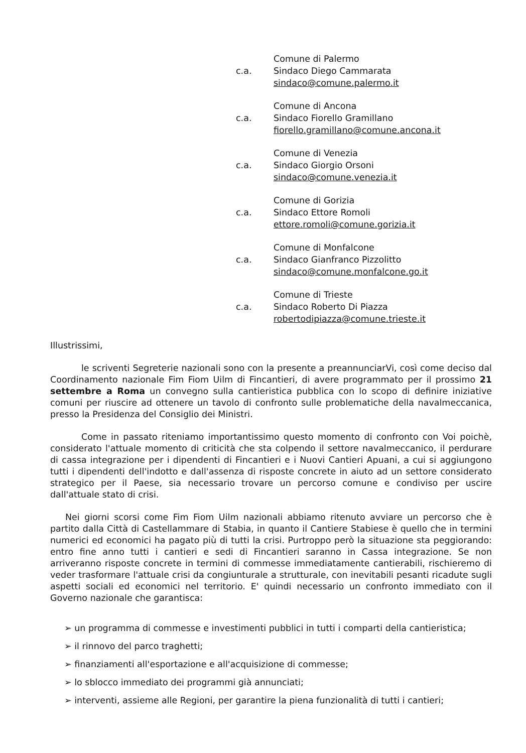Comune di Palermo
c.a. Sindaco Diego Cammarata
sindaco@comune.palermo.it
Comune di Ancona
c.a. Sindaco Fiorello Gramillano
fiorello.gramillano@comune.ancona.it
Comune di Venezia
c.a. Sindaco Giorgio Orsoni
sindaco@comune.venezia.it
Comune di Gorizia
c.a. Sindaco Ettore Romoli
ettore.romoli@comune.gorizia.it
Comune di Monfalcone
c.a. Sindaco Gianfranco Pizzolitto
sindaco@comune.monfalcone.go.it
Comune di Trieste
c.a. Sindaco Roberto Di Piazza
robertodipiazza@comune.trieste.it
Illustrissimi,
le scriventi Segreterie nazionali sono con la presente a preannunciarVi, così come deciso dal Coordinamento nazionale Fim Fiom Uilm di Fincantieri, di avere programmato per il prossimo 21 settembre a Roma un convegno sulla cantieristica pubblica con lo scopo di definire iniziative comuni per riuscire ad ottenere un tavolo di confronto sulle problematiche della navalmeccanica, presso la Presidenza del Consiglio dei Ministri.
Come in passato riteniamo importantissimo questo momento di confronto con Voi poichè, considerato l'attuale momento di criticità che sta colpendo il settore navalmeccanico, il perdurare di cassa integrazione per i dipendenti di Fincantieri e i Nuovi Cantieri Apuani, a cui si aggiungono tutti i dipendenti dell'indotto e dall'assenza di risposte concrete in aiuto ad un settore considerato strategico per il Paese, sia necessario trovare un percorso comune e condiviso per uscire dall'attuale stato di crisi.
Nei giorni scorsi come Fim Fiom Uilm nazionali abbiamo ritenuto avviare un percorso che è partito dalla Città di Castellammare di Stabia, in quanto il Cantiere Stabiese è quello che in termini numerici ed economici ha pagato più di tutti la crisi. Purtroppo però la situazione sta peggiorando: entro fine anno tutti i cantieri e sedi di Fincantieri saranno in Cassa integrazione. Se non arriveranno risposte concrete in termini di commesse immediatamente cantierabili, rischieremo di veder trasformare l'attuale crisi da congiunturale a strutturale, con inevitabili pesanti ricadute sugli aspetti sociali ed economici nel territorio. E' quindi necessario un confronto immediato con il Governo nazionale che garantisca:
➢ un programma di commesse e investimenti pubblici in tutti i comparti della cantieristica;
➢ il rinnovo del parco traghetti;
➢ finanziamenti all'esportazione e all'acquisizione di commesse;
➢ lo sblocco immediato dei programmi già annunciati;
➢ interventi, assieme alle Regioni, per garantire la piena funzionalità di tutti i cantieri;